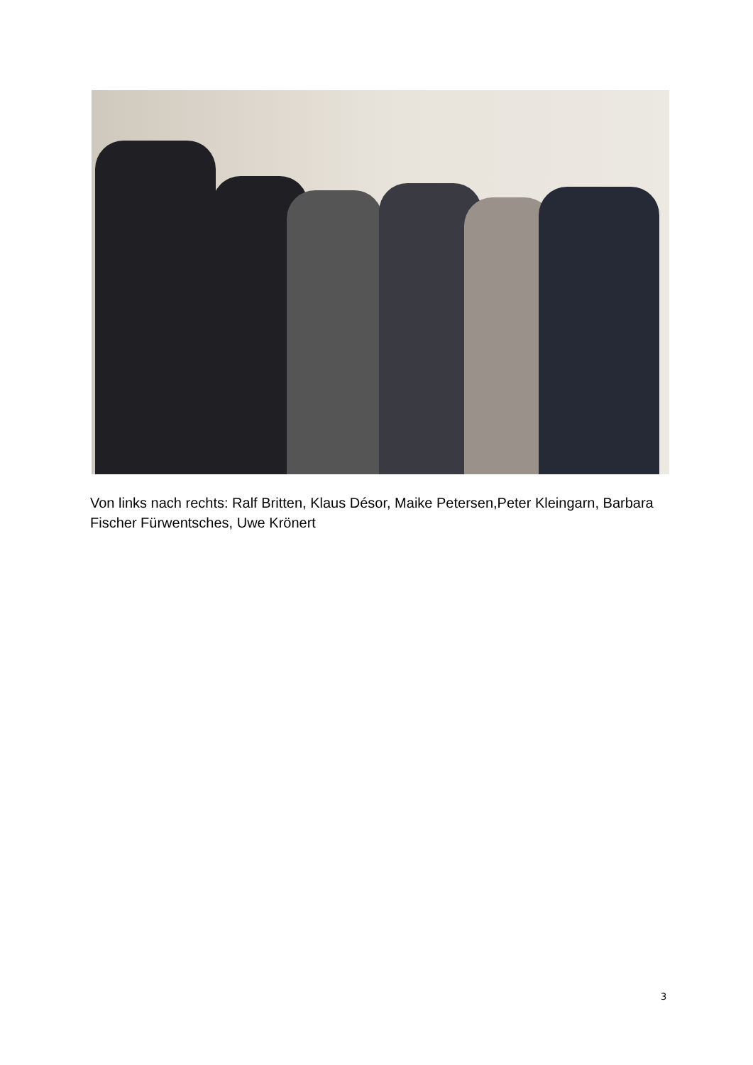Von links nach rechts: Ralf Britten, Klaus Désor, Maike Petersen,Peter Kleingarn, Barbara Fischer Fürwentsches, Uwe Krönert
3